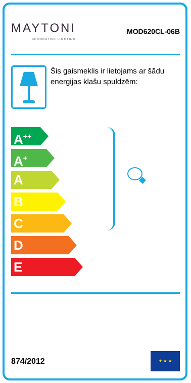MAYTONI
DECORATIVE LIGHTING
MOD620CL-06B
Šis gaismeklis ir lietojams ar šādu energijas klašu spuldzēm:
A<sup>++</sup>
A<sup>+</sup>
A
B
C
D
E
874/2012
★ ★ ★